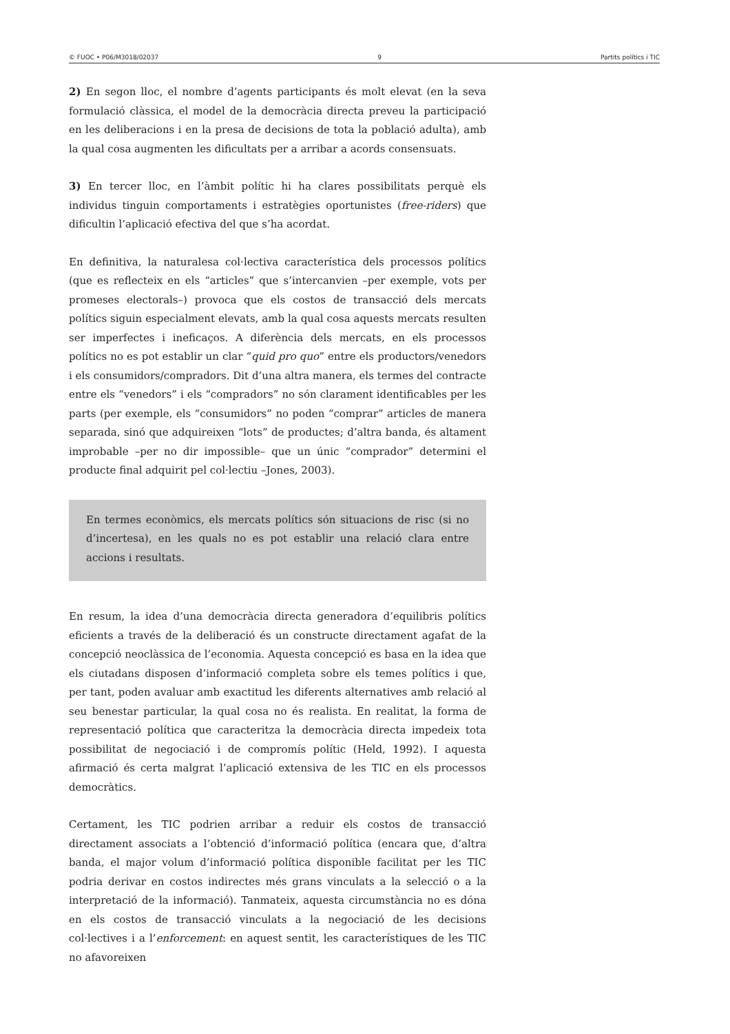© FUOC • P06/M3018/02037 9 Partits polítics i TIC
2) En segon lloc, el nombre d’agents participants és molt elevat (en la seva formulació clàssica, el model de la democràcia directa preveu la participació en les deliberacions i en la presa de decisions de tota la població adulta), amb la qual cosa augmenten les dificultats per a arribar a acords consensuats.
3) En tercer lloc, en l’àmbit polític hi ha clares possibilitats perquè els individus tinguin comportaments i estratègies oportunistes (free-riders) que dificultin l’aplicació efectiva del que s’ha acordat.
En definitiva, la naturalesa col·lectiva característica dels processos polítics (que es reflecteix en els “articles” que s’intercanvien –per exemple, vots per promeses electorals–) provoca que els costos de transacció dels mercats polítics siguin especialment elevats, amb la qual cosa aquests mercats resulten ser imperfectes i ineficaços. A diferència dels mercats, en els processos polítics no es pot establir un clar “quid pro quo” entre els productors/venedors i els consumidors/compradors. Dit d’una altra manera, els termes del contracte entre els “venedors” i els “compradors” no són clarament identificables per les parts (per exemple, els “consumidors” no poden “comprar” articles de manera separada, sinó que adquireixen “lots” de productes; d’altra banda, és altament improbable –per no dir impossible– que un únic “comprador” determini el producte final adquirit pel col·lectiu –Jones, 2003).
En termes econòmics, els mercats polítics són situacions de risc (si no d’incertesa), en les quals no es pot establir una relació clara entre accions i resultats.
En resum, la idea d’una democràcia directa generadora d’equilibris polítics eficients a través de la deliberació és un constructe directament agafat de la concepció neoclàssica de l’economia. Aquesta concepció es basa en la idea que els ciutadans disposen d’informació completa sobre els temes polítics i que, per tant, poden avaluar amb exactitud les diferents alternatives amb relació al seu benestar particular, la qual cosa no és realista. En realitat, la forma de representació política que caracteritza la democràcia directa impedeix tota possibilitat de negociació i de compromís polític (Held, 1992). I aquesta afirmació és certa malgrat l’aplicació extensiva de les TIC en els processos democràtics.
Certament, les TIC podrien arribar a reduir els costos de transacció directament associats a l’obtenció d’informació política (encara que, d’altra banda, el major volum d’informació política disponible facilitat per les TIC podria derivar en costos indirectes més grans vinculats a la selecció o a la interpretació de la informació). Tanmateix, aquesta circumstància no es dóna en els costos de transacció vinculats a la negociació de les decisions col·lectives i a l’enforcement: en aquest sentit, les característiques de les TIC no afavoreixen